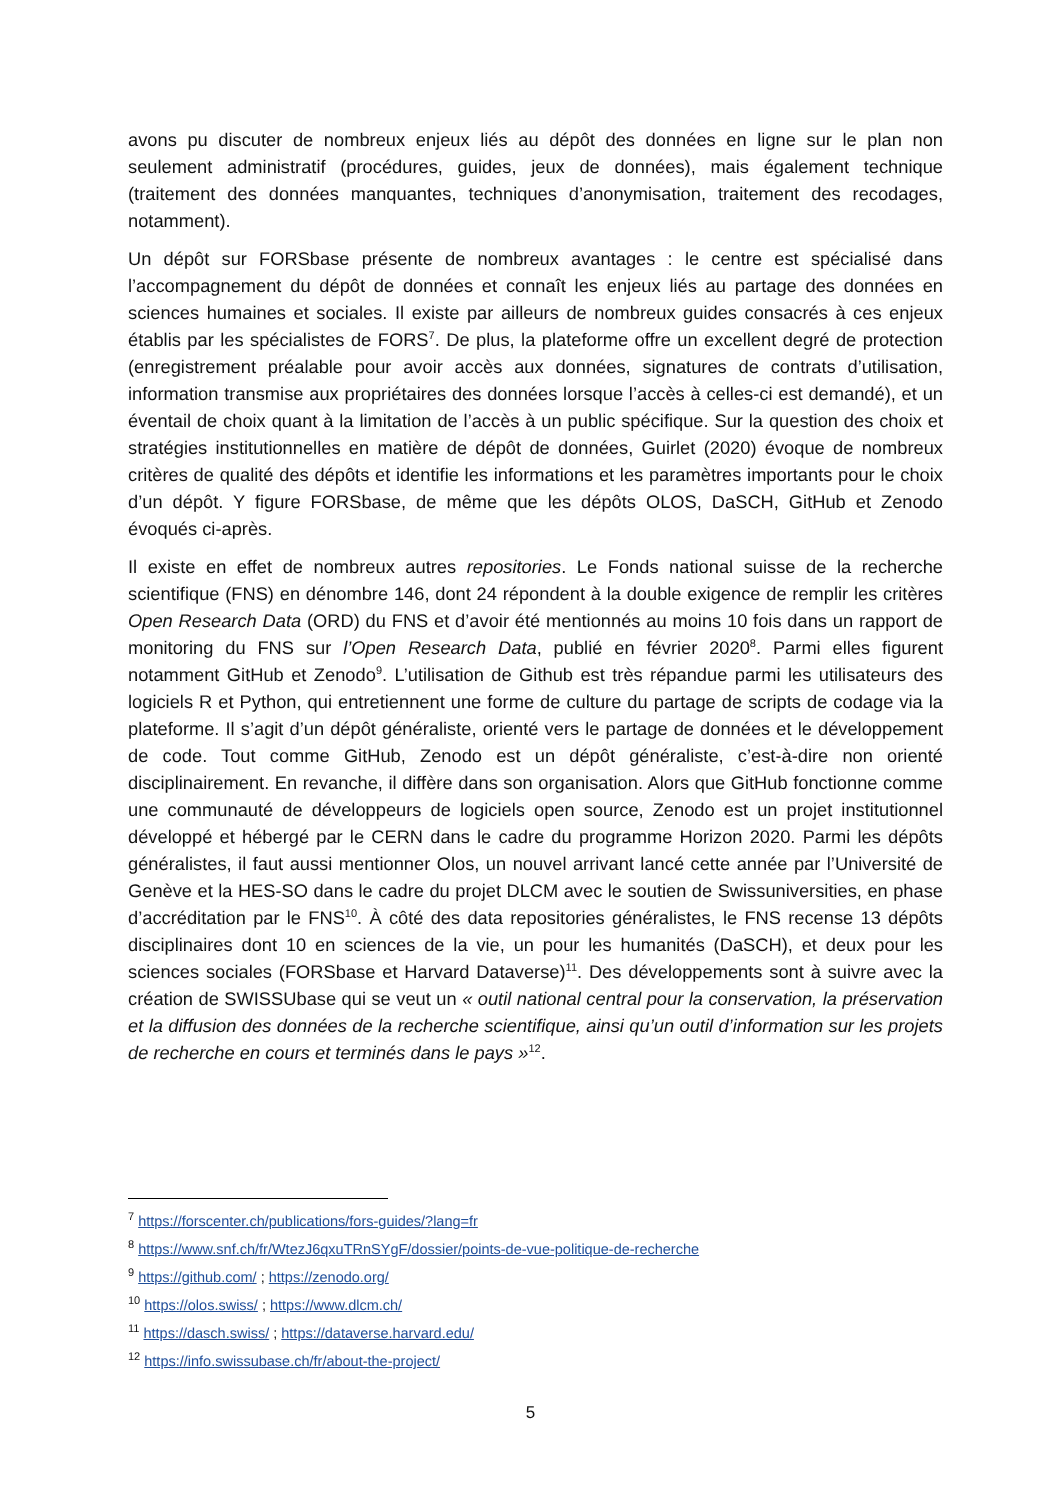avons pu discuter de nombreux enjeux liés au dépôt des données en ligne sur le plan non seulement administratif (procédures, guides, jeux de données), mais également technique (traitement des données manquantes, techniques d’anonymisation, traitement des recodages, notamment).
Un dépôt sur FORSbase présente de nombreux avantages : le centre est spécialisé dans l’accompagnement du dépôt de données et connaît les enjeux liés au partage des données en sciences humaines et sociales. Il existe par ailleurs de nombreux guides consacrés à ces enjeux établis par les spécialistes de FORS<sup>7</sup>. De plus, la plateforme offre un excellent degré de protection (enregistrement préalable pour avoir accès aux données, signatures de contrats d’utilisation, information transmise aux propriétaires des données lorsque l’accès à celles-ci est demandé), et un éventail de choix quant à la limitation de l’accès à un public spécifique. Sur la question des choix et stratégies institutionnelles en matière de dépôt de données, Guirlet (2020) évoque de nombreux critères de qualité des dépôts et identifie les informations et les paramètres importants pour le choix d’un dépôt. Y figure FORSbase, de même que les dépôts OLOS, DaSCH, GitHub et Zenodo évoqués ci-après.
Il existe en effet de nombreux autres repositories. Le Fonds national suisse de la recherche scientifique (FNS) en dénombre 146, dont 24 répondent à la double exigence de remplir les critères Open Research Data (ORD) du FNS et d’avoir été mentionnés au moins 10 fois dans un rapport de monitoring du FNS sur l’Open Research Data, publié en février 2020<sup>8</sup>. Parmi elles figurent notamment GitHub et Zenodo<sup>9</sup>. L’utilisation de Github est très répandue parmi les utilisateurs des logiciels R et Python, qui entretiennent une forme de culture du partage de scripts de codage via la plateforme. Il s’agit d’un dépôt généraliste, orienté vers le partage de données et le développement de code. Tout comme GitHub, Zenodo est un dépôt généraliste, c’est-à-dire non orienté disciplinairement. En revanche, il diffère dans son organisation. Alors que GitHub fonctionne comme une communauté de développeurs de logiciels open source, Zenodo est un projet institutionnel développé et hébergé par le CERN dans le cadre du programme Horizon 2020. Parmi les dépôts généralistes, il faut aussi mentionner Olos, un nouvel arrivant lancé cette année par l’Université de Genève et la HES-SO dans le cadre du projet DLCM avec le soutien de Swissuniversities, en phase d’accréditation par le FNS<sup>10</sup>. À côté des data repositories généralistes, le FNS recense 13 dépôts disciplinaires dont 10 en sciences de la vie, un pour les humanités (DaSCH), et deux pour les sciences sociales (FORSbase et Harvard Dataverse)<sup>11</sup>. Des développements sont à suivre avec la création de SWISSUbase qui se veut un « outil national central pour la conservation, la préservation et la diffusion des données de la recherche scientifique, ainsi qu’un outil d’information sur les projets de recherche en cours et terminés dans le pays »<sup>12</sup>.
<sup>7</sup> https://forscenter.ch/publications/fors-guides/?lang=fr
<sup>8</sup> https://www.snf.ch/fr/WtezJ6qxuTRnSYgF/dossier/points-de-vue-politique-de-recherche
<sup>9</sup> https://github.com/ ; https://zenodo.org/
<sup>10</sup> https://olos.swiss/ ; https://www.dlcm.ch/
<sup>11</sup> https://dasch.swiss/ ; https://dataverse.harvard.edu/
<sup>12</sup> https://info.swissubase.ch/fr/about-the-project/
5